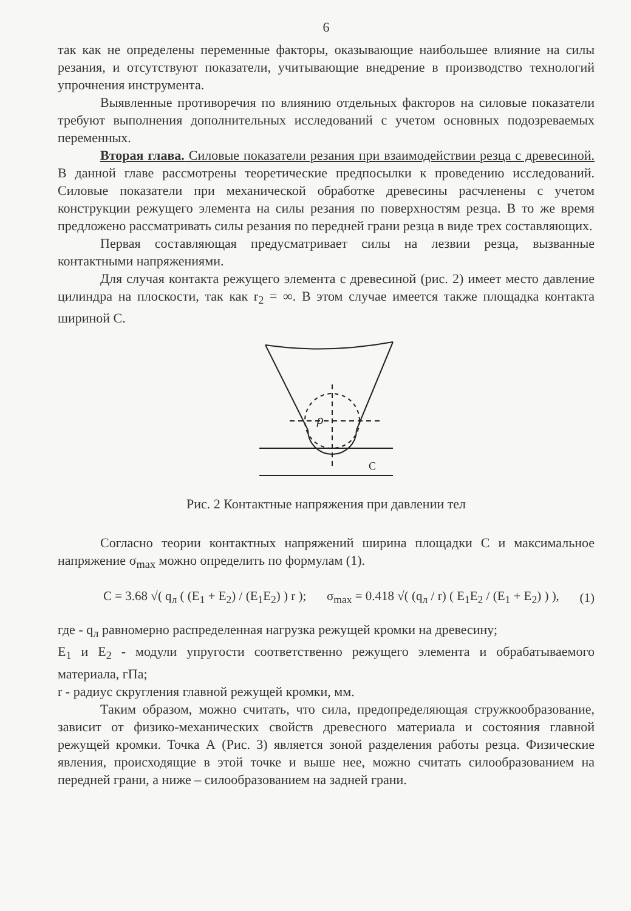6
так как не определены переменные факторы, оказывающие наибольшее влияние на силы резания, и отсутствуют показатели, учитывающие внедрение в производство технологий упрочнения инструмента.
Выявленные противоречия по влиянию отдельных факторов на силовые показатели требуют выполнения дополнительных исследований с учетом основных подозреваемых переменных.
Вторая глава. Силовые показатели резания при взаимодействии резца с древесиной. В данной главе рассмотрены теоретические предпосылки к проведению исследований. Силовые показатели при механической обработке древесины расчленены с учетом конструкции режущего элемента на силы резания по поверхностям резца. В то же время предложено рассматривать силы резания по передней грани резца в виде трех составляющих.
Первая составляющая предусматривает силы на лезвии резца, вызванные контактными напряжениями.
Для случая контакта режущего элемента с древесиной (рис. 2) имеет место давление цилиндра на плоскости, так как r<sub>2</sub> = ∞. В этом случае имеется также площадка контакта шириной С.
ρ
C
Рис. 2 Контактные напряжения при давлении тел
Согласно теории контактных напряжений ширина площадки С и максимальное напряжение σ<sub>max</sub> можно определить по формулам (1).
C = 3.68 √( q<sub>л</sub> ( (E<sub>1</sub> + E<sub>2</sub>) / (E<sub>1</sub>E<sub>2</sub>) ) r ); σ<sub>max</sub> = 0.418 √( (q<sub>л</sub> / r) ( E<sub>1</sub>E<sub>2</sub> / (E<sub>1</sub> + E<sub>2</sub>) ) ), (1)
где - q<sub>л</sub> равномерно распределенная нагрузка режущей кромки на древесину;
E<sub>1</sub> и E<sub>2</sub> - модули упругости соответственно режущего элемента и обрабатываемого материала, гПа;
r - радиус скругления главной режущей кромки, мм.
Таким образом, можно считать, что сила, предопределяющая стружкообразование, зависит от физико-механических свойств древесного материала и состояния главной режущей кромки. Точка А (Рис. 3) является зоной разделения работы резца. Физические явления, происходящие в этой точке и выше нее, можно считать силообразованием на передней грани, а ниже – силообразованием на задней грани.